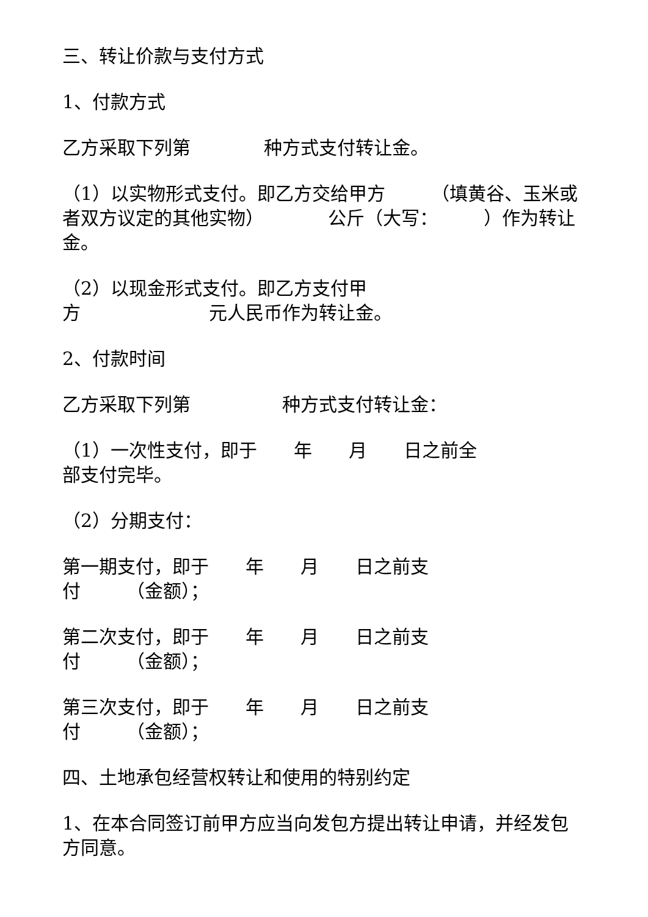三、转让价款与支付方式
1、付款方式
乙方采取下列第　　　　种方式支付转让金。
（1）以实物形式支付。即乙方交给甲方　　　（填黄谷、玉米或者双方议定的其他实物）　　　　公斤（大写：　　　）作为转让金。
（2）以现金形式支付。即乙方支付甲
方　　　　　　　元人民币作为转让金。
2、付款时间
乙方采取下列第　　　　　种方式支付转让金：
（1）一次性支付，即于　　年　　月　　日之前全
部支付完毕。
（2）分期支付：
第一期支付，即于　　年　　月　　日之前支
付　　　（金额）；
第二次支付，即于　　年　　月　　日之前支
付　　　（金额）；
第三次支付，即于　　年　　月　　日之前支
付　　　（金额）；
四、土地承包经营权转让和使用的特别约定
1、在本合同签订前甲方应当向发包方提出转让申请，并经发包方同意。